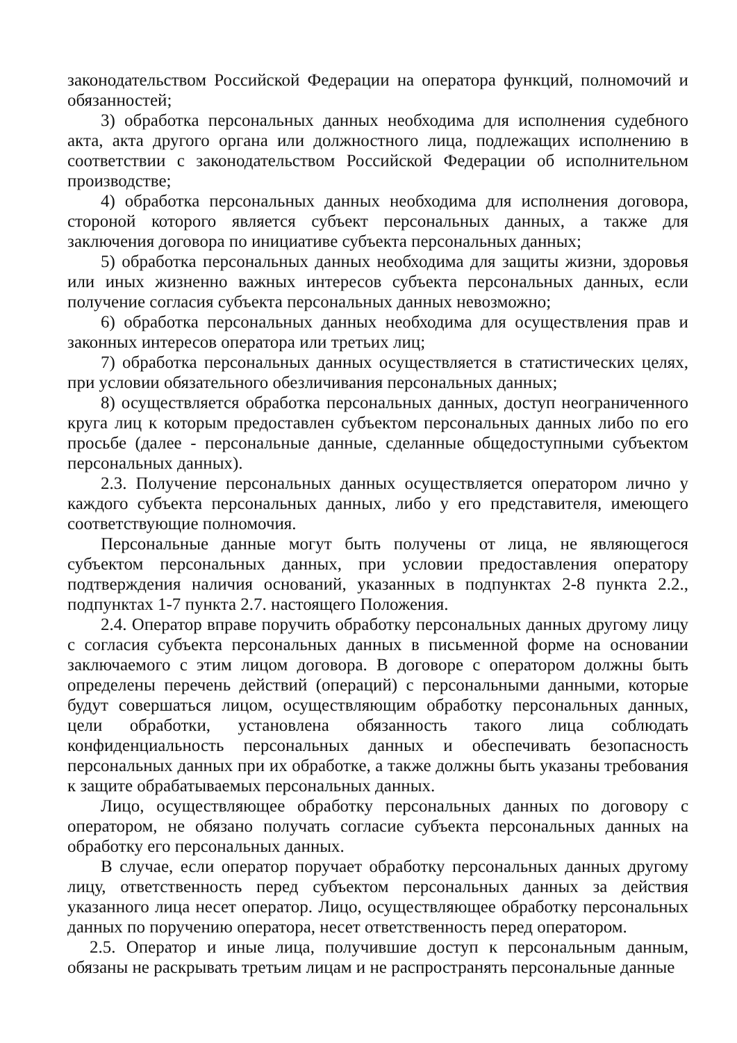законодательством Российской Федерации на оператора функций, полномочий и обязанностей;
3) обработка персональных данных необходима для исполнения судебного акта, акта другого органа или должностного лица, подлежащих исполнению в соответствии с законодательством Российской Федерации об исполнительном производстве;
4) обработка персональных данных необходима для исполнения договора, стороной которого является субъект персональных данных, а также для заключения договора по инициативе субъекта персональных данных;
5) обработка персональных данных необходима для защиты жизни, здоровья или иных жизненно важных интересов субъекта персональных данных, если получение согласия субъекта персональных данных невозможно;
6) обработка персональных данных необходима для осуществления прав и законных интересов оператора или третьих лиц;
7) обработка персональных данных осуществляется в статистических целях, при условии обязательного обезличивания персональных данных;
8) осуществляется обработка персональных данных, доступ неограниченного круга лиц к которым предоставлен субъектом персональных данных либо по его просьбе (далее - персональные данные, сделанные общедоступными субъектом персональных данных).
2.3. Получение персональных данных осуществляется оператором лично у каждого субъекта персональных данных, либо у его представителя, имеющего соответствующие полномочия.
Персональные данные могут быть получены от лица, не являющегося субъектом персональных данных, при условии предоставления оператору подтверждения наличия оснований, указанных в подпунктах 2-8 пункта 2.2., подпунктах 1-7 пункта 2.7. настоящего Положения.
2.4. Оператор вправе поручить обработку персональных данных другому лицу с согласия субъекта персональных данных в письменной форме на основании заключаемого с этим лицом договора. В договоре с оператором должны быть определены перечень действий (операций) с персональными данными, которые будут совершаться лицом, осуществляющим обработку персональных данных, цели обработки, установлена обязанность такого лица соблюдать конфиденциальность персональных данных и обеспечивать безопасность персональных данных при их обработке, а также должны быть указаны требования к защите обрабатываемых персональных данных.
Лицо, осуществляющее обработку персональных данных по договору с оператором, не обязано получать согласие субъекта персональных данных на обработку его персональных данных.
В случае, если оператор поручает обработку персональных данных другому лицу, ответственность перед субъектом персональных данных за действия указанного лица несет оператор. Лицо, осуществляющее обработку персональных данных по поручению оператора, несет ответственность перед оператором.
2.5. Оператор и иные лица, получившие доступ к персональным данным, обязаны не раскрывать третьим лицам и не распространять персональные данные